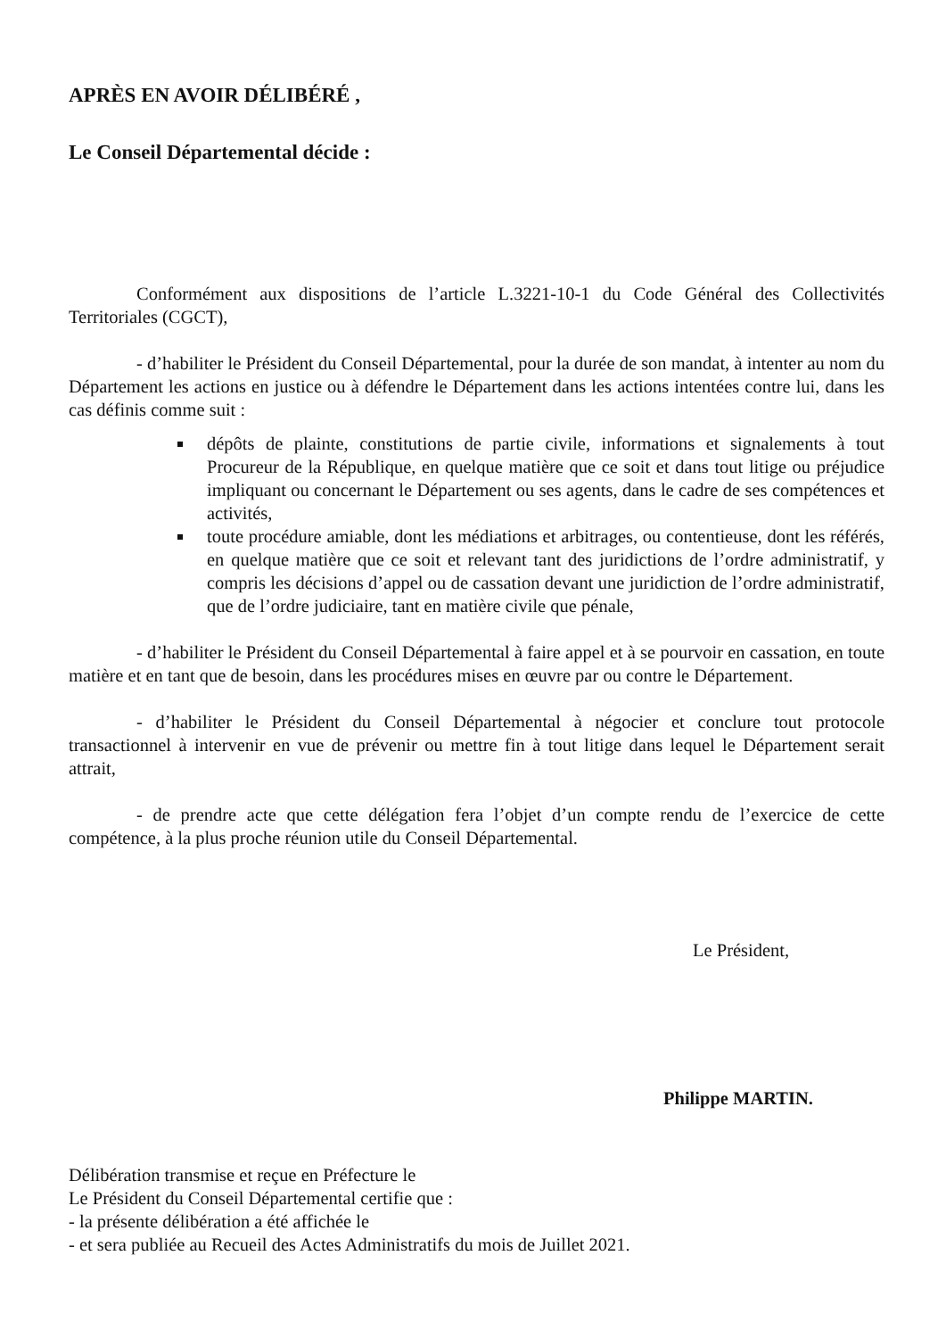APRÈS EN AVOIR DÉLIBÉRÉ ,
Le Conseil Départemental décide :
Conformément aux dispositions de l’article L.3221-10-1 du Code Général des Collectivités Territoriales (CGCT),
- d’habiliter le Président du Conseil Départemental, pour la durée de son mandat, à intenter au nom du Département les actions en justice ou à défendre le Département dans les actions intentées contre lui, dans les cas définis comme suit :
dépôts de plainte, constitutions de partie civile, informations et signalements à tout Procureur de la République, en quelque matière que ce soit et dans tout litige ou préjudice impliquant ou concernant le Département ou ses agents, dans le cadre de ses compétences et activités,
toute procédure amiable, dont les médiations et arbitrages, ou contentieuse, dont les référés, en quelque matière que ce soit et relevant tant des juridictions de l’ordre administratif, y compris les décisions d’appel ou de cassation devant une juridiction de l’ordre administratif, que de l’ordre judiciaire, tant en matière civile que pénale,
- d’habiliter le Président du Conseil Départemental à faire appel et à se pourvoir en cassation, en toute matière et en tant que de besoin, dans les procédures mises en œuvre par ou contre le Département.
- d’habiliter le Président du Conseil Départemental à négocier et conclure tout protocole transactionnel à intervenir en vue de prévenir ou mettre fin à tout litige dans lequel le Département serait attrait,
- de prendre acte que cette délégation fera l’objet d’un compte rendu de l’exercice de cette compétence, à la plus proche réunion utile du Conseil Départemental.
Le Président,
Philippe MARTIN.
Délibération transmise et reçue en Préfecture le
Le Président du Conseil Départemental certifie que :
- la présente délibération a été affichée le
- et sera publiée au Recueil des Actes Administratifs du mois de Juillet 2021.